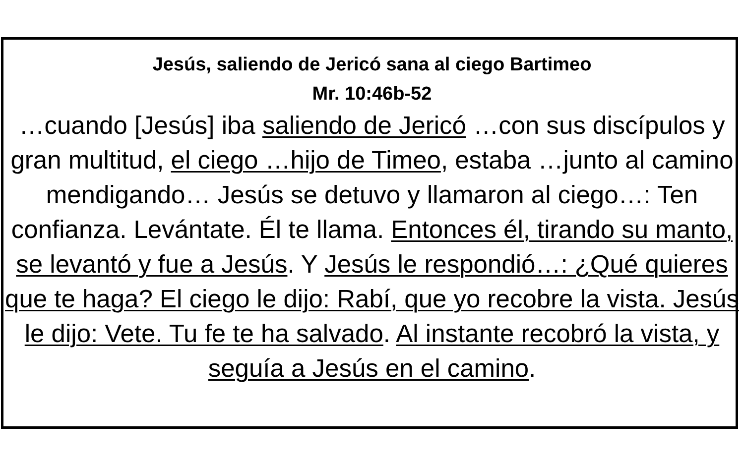Jesús, saliendo de Jericó sana al ciego Bartimeo
Mr. 10:46b-52
…cuando [Jesús] iba saliendo de Jericó …con sus discípulos y gran multitud, el ciego …hijo de Timeo, estaba …junto al camino mendigando… Jesús se detuvo y llamaron al ciego…: Ten confianza. Levántate. Él te llama. Entonces él, tirando su manto, se levantó y fue a Jesús. Y Jesús le respondió…: ¿Qué quieres que te haga? El ciego le dijo: Rabí, que yo recobre la vista. Jesús le dijo: Vete. Tu fe te ha salvado. Al instante recobró la vista, y seguía a Jesús en el camino.